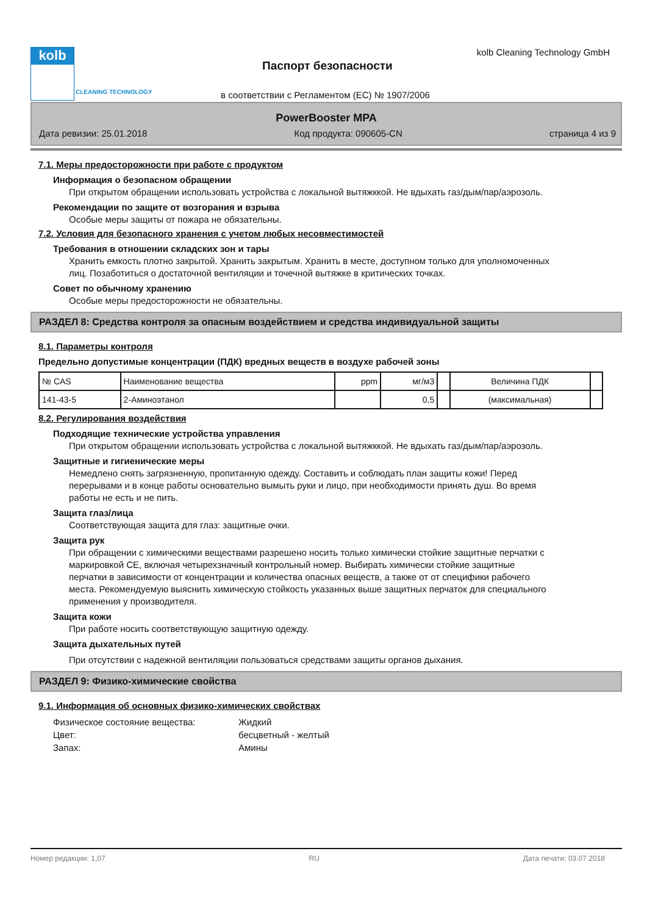kolb
CLEANING TECHNOLOGY
Паспорт безопасности
kolb Cleaning Technology GmbH
в соответствии с Регламентом (ЕС) № 1907/2006
PowerBooster MPA
Дата ревизии: 25.01.2018 Код продукта: 090605-CN страница 4 из 9
7.1. Меры предосторожности при работе с продуктом
Информация о безопасном обращении
При открытом обращении использовать устройства с локальной вытяжккой. Не вдыхать газ/дым/пар/аэрозоль.
Рекомендации по защите от возгорания и взрыва
Особые меры защиты от пожара не обязательны.
7.2. Условия для безопасного хранения с учетом любых несовместимостей
Требования в отношении складских зон и тары
Хранить емкость плотно закрытой. Хранить закрытым. Хранить в месте, доступном только для уполномоченных лиц. Позаботиться о достаточной вентиляции и точечной вытяжке в критических точках.
Совет по обычному хранению
Особые меры предосторожности не обязательны.
РАЗДЕЛ 8: Средства контроля за опасным воздействием и средства индивидуальной защиты
8.1. Параметры контроля
Предельно допустимые концентрации (ПДК) вредных веществ в воздухе рабочей зоны
| № CAS | Наименование вещества | ppm | мг/м3 | | Величина ПДК | |
| --- | --- | --- | --- | --- | --- | --- |
| 141-43-5 | 2-Аминоэтанол | | 0,5 | | (максимальная) | |
8.2. Регулирования воздействия
Подходящие технические устройства управления
При открытом обращении использовать устройства с локальной вытяжккой. Не вдыхать газ/дым/пар/аэрозоль.
Защитные и гигиенические меры
Немедлено снять загрязненную, пропитанную одежду. Составить и соблюдать план защиты кожи! Перед перерывами и в конце работы основательно вымыть руки и лицо, при необходимости принять душ. Во время работы не есть и не пить.
Защита глаз/лица
Соответствующая защита для глаз: защитные очки.
Защита рук
При обращении с химическими веществами разрешено носить только химически стойкие защитные перчатки с маркировкой CE, включая четырехзначный контрольный номер. Выбирать химически стойкие защитные перчатки в зависимости от концентрации и количества опасных веществ, а также от от специфики рабочего места. Рекомендуемую выяснить химическую стойкость указанных выше защитных перчаток для специального применения у производителя.
Защита кожи
При работе носить соответствующую защитную одежду.
Защита дыхательных путей
При отсутствии с надежной вентиляции пользоваться средствами защиты органов дыхания.
РАЗДЕЛ 9: Физико-химические свойства
9.1. Информация об основных физико-химических свойствах
Физическое состояние вещества: Жидкий Цвет: бесцветный - желтый Запах: Амины
Номер редакции: 1,07 RU Дата печати: 03.07.2018